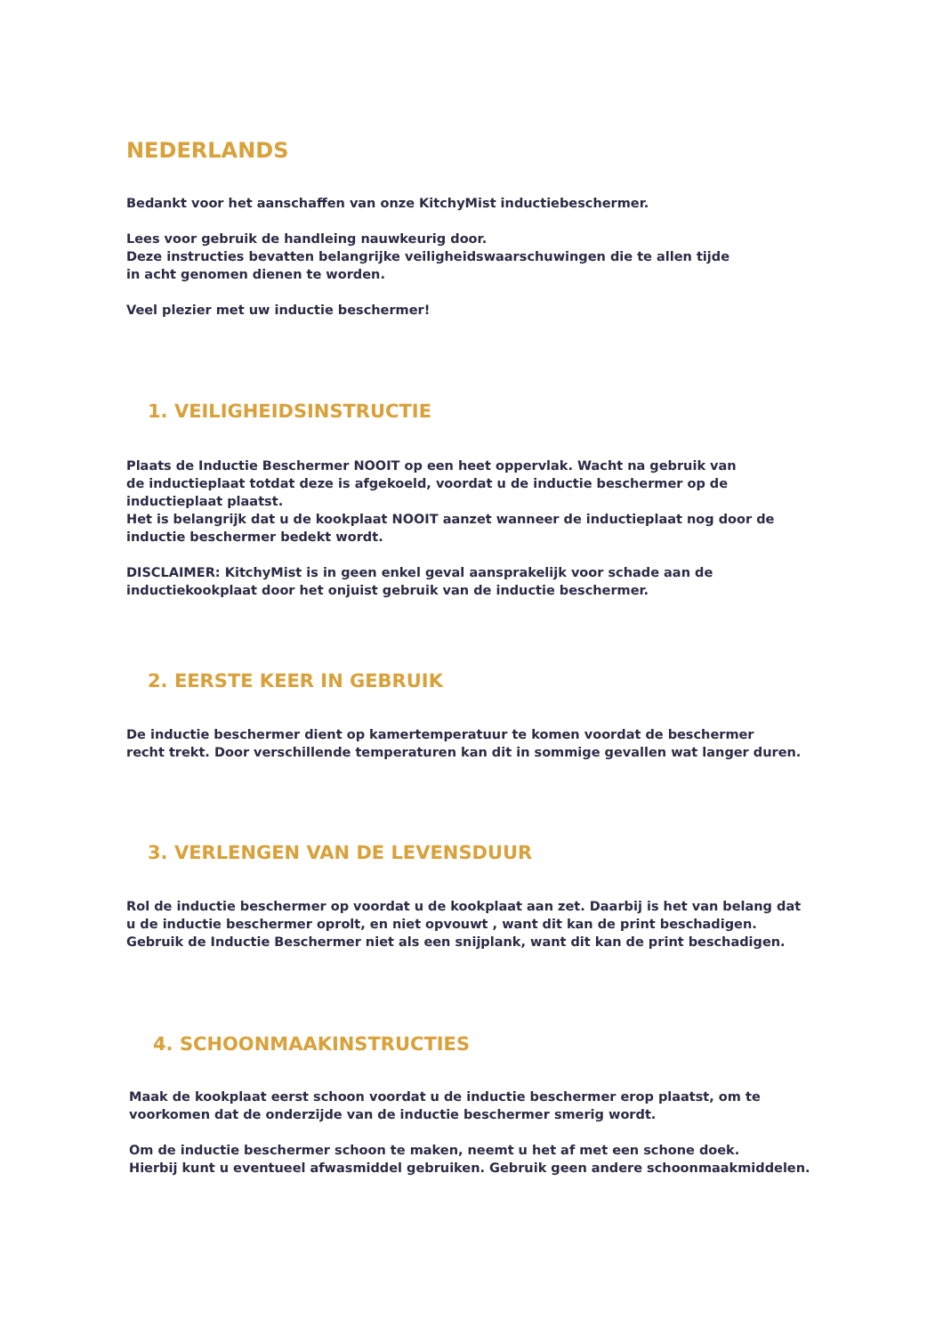NEDERLANDS
Bedankt voor het aanschaffen van onze KitchyMist inductiebeschermer.
Lees voor gebruik de handleing nauwkeurig door.
Deze instructies bevatten belangrijke veiligheidswaarschuwingen die te allen tijde
in acht genomen dienen te worden.
Veel plezier met uw inductie beschermer!
1. VEILIGHEIDSINSTRUCTIE
Plaats de Inductie Beschermer NOOIT op een heet oppervlak. Wacht na gebruik van
de inductieplaat totdat deze is afgekoeld, voordat u de inductie beschermer op de
inductieplaat plaatst.
Het is belangrijk dat u de kookplaat NOOIT aanzet wanneer de inductieplaat nog door de
inductie beschermer bedekt wordt.
DISCLAIMER: KitchyMist is in geen enkel geval aansprakelijk voor schade aan de
inductiekookplaat door het onjuist gebruik van de inductie beschermer.
2. EERSTE KEER IN GEBRUIK
De inductie beschermer dient op kamertemperatuur te komen voordat de beschermer
recht trekt. Door verschillende temperaturen kan dit in sommige gevallen wat langer duren.
3. VERLENGEN VAN DE LEVENSDUUR
Rol de inductie beschermer op voordat u de kookplaat aan zet. Daarbij is het van belang dat
u de inductie beschermer oprolt, en niet opvouwt , want dit kan de print beschadigen.
Gebruik de Inductie Beschermer niet als een snijplank, want dit kan de print beschadigen.
4. SCHOONMAAKINSTRUCTIES
Maak de kookplaat eerst schoon voordat u de inductie beschermer erop plaatst, om te
voorkomen dat de onderzijde van de inductie beschermer smerig wordt.
Om de inductie beschermer schoon te maken, neemt u het af met een schone doek.
Hierbij kunt u eventueel afwasmiddel gebruiken. Gebruik geen andere schoonmaakmiddelen.